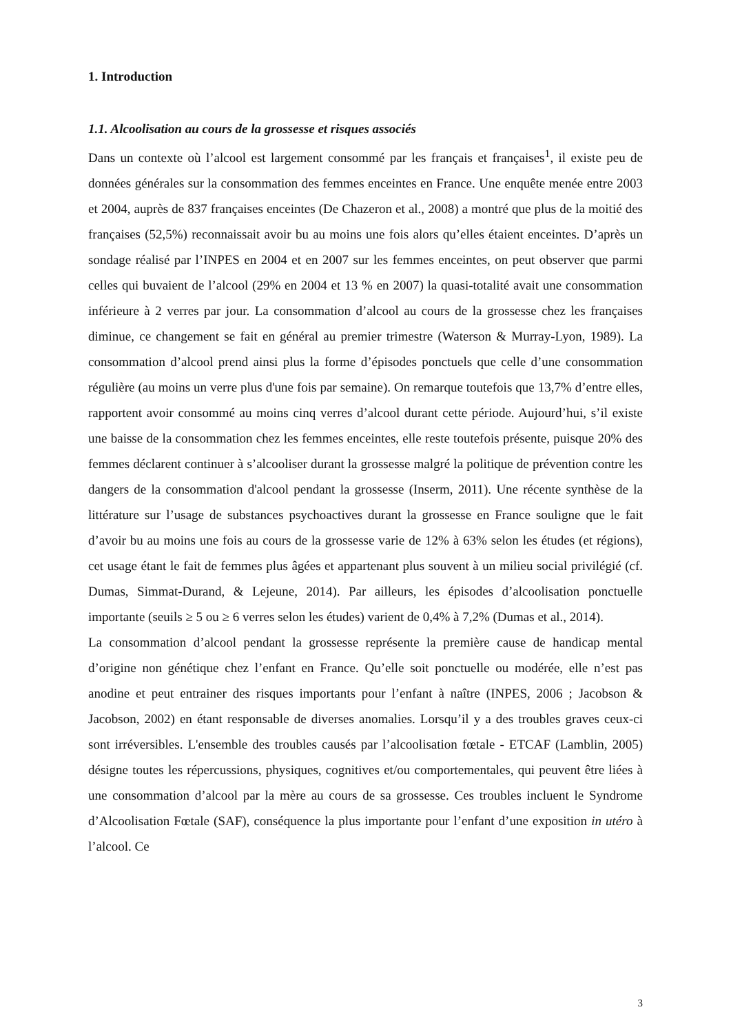1. Introduction
1.1. Alcoolisation au cours de la grossesse et risques associés
Dans un contexte où l’alcool est largement consommé par les français et françaises<sup>1</sup>, il existe peu de données générales sur la consommation des femmes enceintes en France. Une enquête menée entre 2003 et 2004, auprès de 837 françaises enceintes (De Chazeron et al., 2008) a montré que plus de la moitié des françaises (52,5%) reconnaissait avoir bu au moins une fois alors qu’elles étaient enceintes. D’après un sondage réalisé par l’INPES en 2004 et en 2007 sur les femmes enceintes, on peut observer que parmi celles qui buvaient de l’alcool (29% en 2004 et 13 % en 2007) la quasi-totalité avait une consommation inférieure à 2 verres par jour. La consommation d’alcool au cours de la grossesse chez les françaises diminue, ce changement se fait en général au premier trimestre (Waterson & Murray-Lyon, 1989). La consommation d’alcool prend ainsi plus la forme d’épisodes ponctuels que celle d’une consommation régulière (au moins un verre plus d'une fois par semaine). On remarque toutefois que 13,7% d’entre elles, rapportent avoir consommé au moins cinq verres d’alcool durant cette période. Aujourd’hui, s’il existe une baisse de la consommation chez les femmes enceintes, elle reste toutefois présente, puisque 20% des femmes déclarent continuer à s’alcooliser durant la grossesse malgré la politique de prévention contre les dangers de la consommation d'alcool pendant la grossesse (Inserm, 2011). Une récente synthèse de la littérature sur l’usage de substances psychoactives durant la grossesse en France souligne que le fait d’avoir bu au moins une fois au cours de la grossesse varie de 12% à 63% selon les études (et régions), cet usage étant le fait de femmes plus âgées et appartenant plus souvent à un milieu social privilégié (cf. Dumas, Simmat-Durand, & Lejeune, 2014). Par ailleurs, les épisodes d’alcoolisation ponctuelle importante (seuils ≥ 5 ou ≥ 6 verres selon les études) varient de 0,4% à 7,2% (Dumas et al., 2014).
La consommation d’alcool pendant la grossesse représente la première cause de handicap mental d’origine non génétique chez l’enfant en France. Qu’elle soit ponctuelle ou modérée, elle n’est pas anodine et peut entrainer des risques importants pour l’enfant à naître (INPES, 2006 ; Jacobson & Jacobson, 2002) en étant responsable de diverses anomalies. Lorsqu’il y a des troubles graves ceux-ci sont irréversibles. L'ensemble des troubles causés par l’alcoolisation fœtale - ETCAF (Lamblin, 2005) désigne toutes les répercussions, physiques, cognitives et/ou comportementales, qui peuvent être liées à une consommation d’alcool par la mère au cours de sa grossesse. Ces troubles incluent le Syndrome d’Alcoolisation Fœtale (SAF), conséquence la plus importante pour l’enfant d’une exposition in utéro à l’alcool. Ce
3